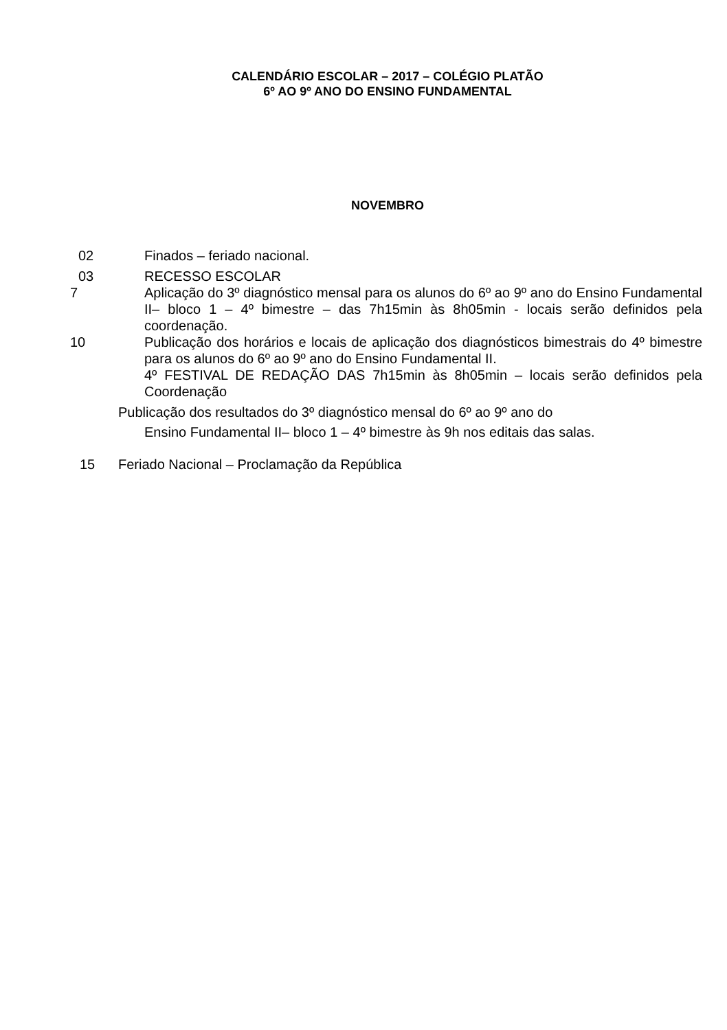CALENDÁRIO ESCOLAR – 2017 – COLÉGIO PLATÃO
6º AO 9º ANO DO ENSINO FUNDAMENTAL
NOVEMBRO
02 Finados – feriado nacional.
03 RECESSO ESCOLAR
7 Aplicação do 3º diagnóstico mensal para os alunos do 6º ao 9º ano do Ensino Fundamental II– bloco 1 – 4º bimestre – das 7h15min às 8h05min - locais serão definidos pela coordenação.
10 Publicação dos horários e locais de aplicação dos diagnósticos bimestrais do 4º bimestre para os alunos do 6º ao 9º ano do Ensino Fundamental II.
4º FESTIVAL DE REDAÇÃO DAS 7h15min às 8h05min – locais serão definidos pela Coordenação
Publicação dos resultados do 3º diagnóstico mensal do 6º ao 9º ano do
Ensino Fundamental II– bloco 1 – 4º bimestre às 9h nos editais das salas.
15 Feriado Nacional – Proclamação da República